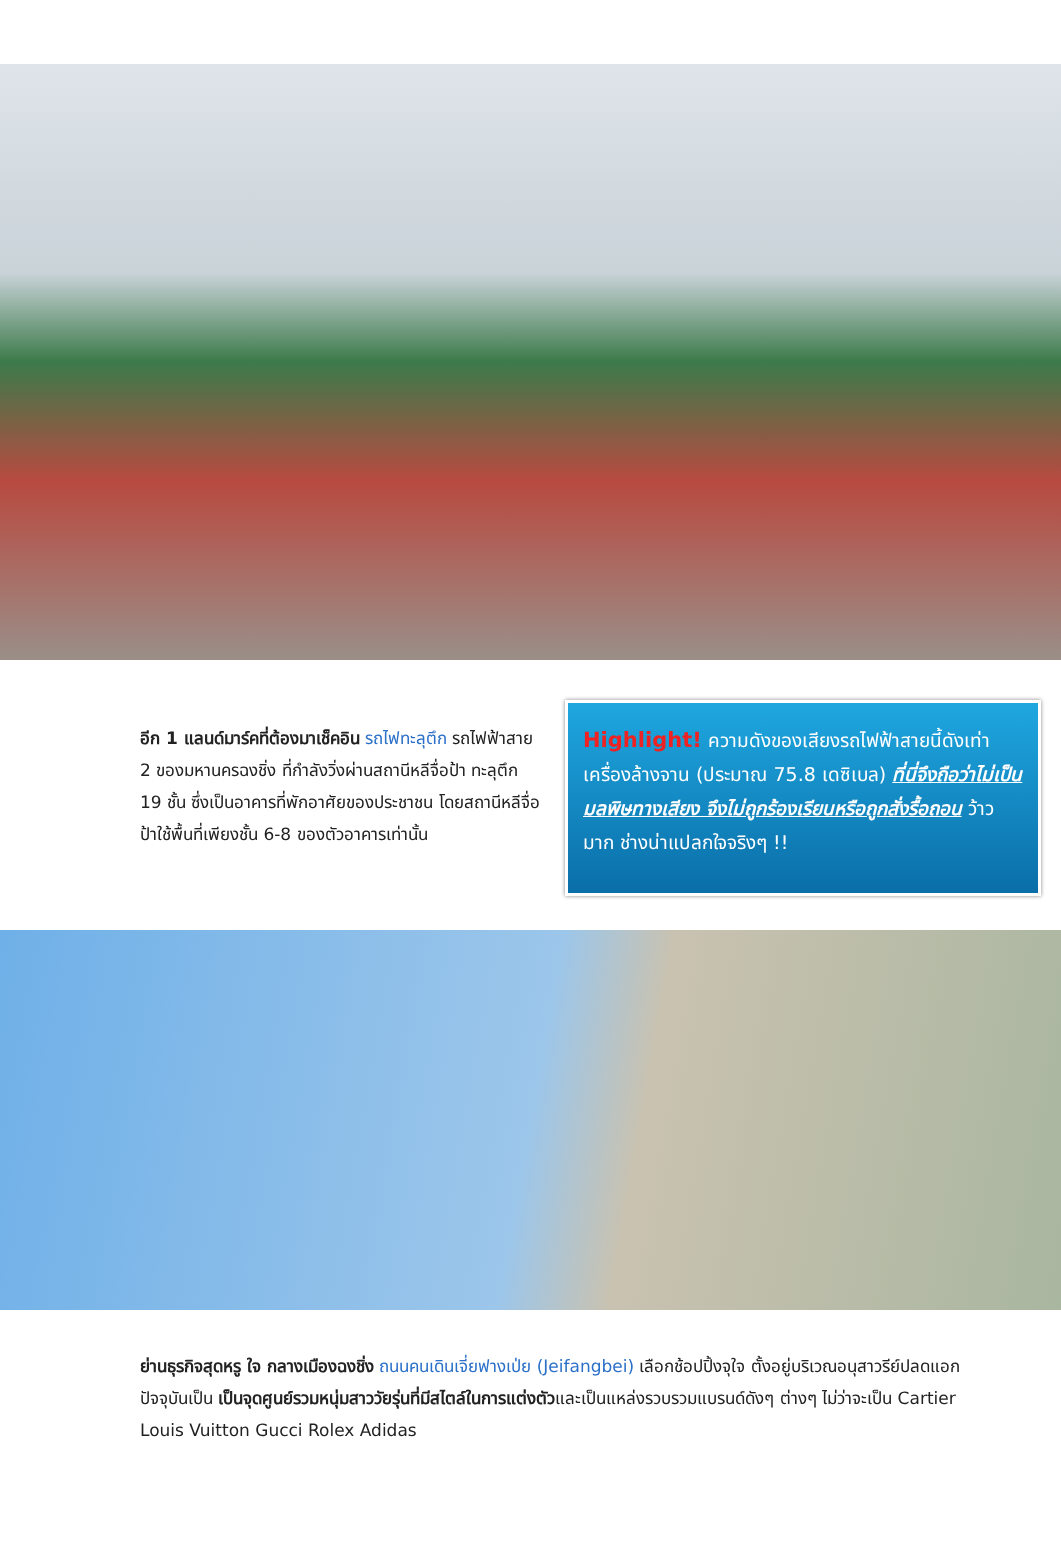อีก 1 แลนด์มาร์คที่ต้องมาเช็คอิน รถไฟทะลุตึก รถไฟฟ้าสาย 2 ของมหานครฉงชิ่ง ที่กำลังวิ่งผ่านสถานีหลีจื่อป้า ทะลุตึก 19 ชั้น ซึ่งเป็นอาคารที่พักอาศัยของประชาชน โดยสถานีหลีจื่อป้าใช้พื้นที่เพียงชั้น 6-8 ของตัวอาคารเท่านั้น
Highlight! ความดังของเสียงรถไฟฟ้าสายนี้ดังเท่าเครื่องล้างจาน (ประมาณ 75.8 เดซิเบล) ที่นี่จึงถือว่าไม่เป็นมลพิษทางเสียง จึงไม่ถูกร้องเรียนหรือถูกสั่งรื้อถอน ว้าวมาก ช่างน่าแปลกใจจริงๆ !!
ย่านธุรกิจสุดหรู ใจ กลางเมืองฉงชิ่ง ถนนคนเดินเจี่ยฟางเป่ย (Jeifangbei) เลือกช้อปปิ้งจุใจ ตั้งอยู่บริเวณอนุสาวรีย์ปลดแอกปัจจุบันเป็น เป็นจุดศูนย์รวมหนุ่มสาววัยรุ่นที่มีสไตล์ในการแต่งตัวและเป็นแหล่งรวบรวมแบรนด์ดังๆ ต่างๆ ไม่ว่าจะเป็น Cartier Louis Vuitton Gucci Rolex Adidas